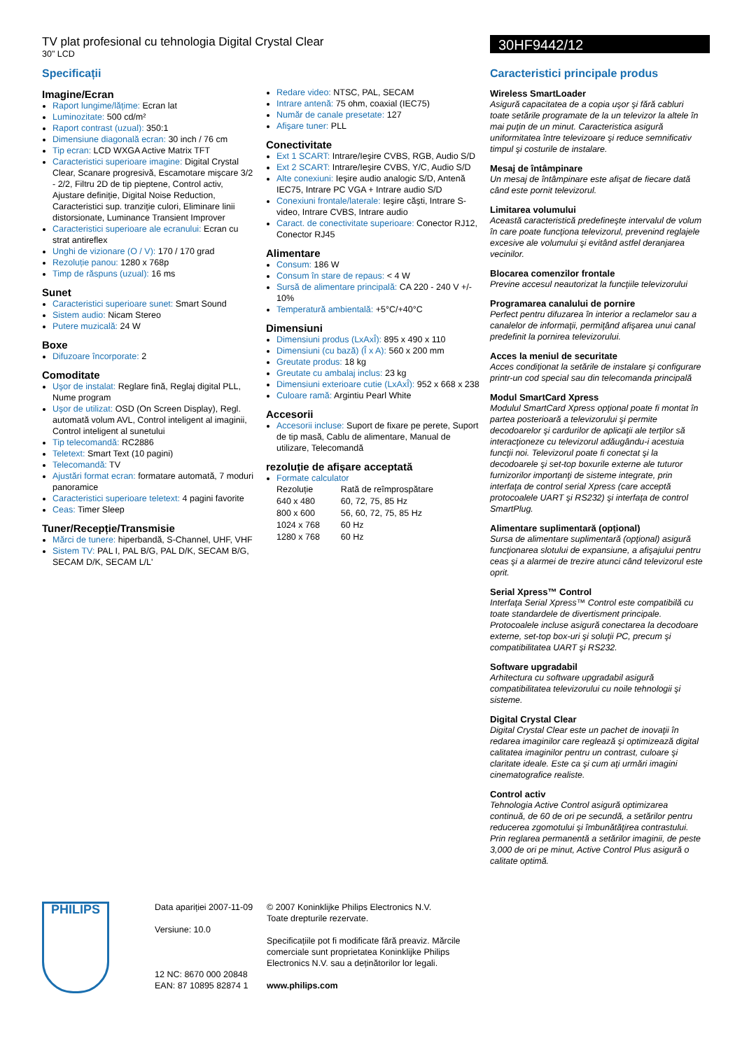TV plat profesional cu tehnologia Digital Crystal Clear
30" LCD
30HF9442/12
Specificații
Imagine/Ecran
Raport lungime/lățime: Ecran lat
Luminozitate: 500 cd/m²
Raport contrast (uzual): 350:1
Dimensiune diagonală ecran: 30 inch / 76 cm
Tip ecran: LCD WXGA Active Matrix TFT
Caracteristici superioare imagine: Digital Crystal Clear, Scanare progresivă, Escamotare mişcare 3/2 - 2/2, Filtru 2D de tip pieptene, Control activ, Ajustare definiţie, Digital Noise Reduction, Caracteristici sup. tranziţie culori, Eliminare linii distorsionate, Luminance Transient Improver
Caracteristici superioare ale ecranului: Ecran cu strat antireflex
Unghi de vizionare (O / V): 170 / 170 grad
Rezoluție panou: 1280 x 768p
Timp de răspuns (uzual): 16 ms
Sunet
Caracteristici superioare sunet: Smart Sound
Sistem audio: Nicam Stereo
Putere muzicală: 24 W
Boxe
Difuzoare încorporate: 2
Comoditate
Uşor de instalat: Reglare fină, Reglaj digital PLL, Nume program
Uşor de utilizat: OSD (On Screen Display), Regl. automată volum AVL, Control inteligent al imaginii, Control inteligent al sunetului
Tip telecomandă: RC2886
Teletext: Smart Text (10 pagini)
Telecomandă: TV
Ajustări format ecran: formatare automată, 7 moduri panoramice
Caracteristici superioare teletext: 4 pagini favorite
Ceas: Timer Sleep
Tuner/Recepție/Transmisie
Mărci de tunere: hiperbandă, S-Channel, UHF, VHF
Sistem TV: PAL I, PAL B/G, PAL D/K, SECAM B/G, SECAM D/K, SECAM L/L'
Redare video: NTSC, PAL, SECAM
Intrare antenă: 75 ohm, coaxial (IEC75)
Număr de canale presetate: 127
Afişare tuner: PLL
Conectivitate
Ext 1 SCART: Intrare/Ieşire CVBS, RGB, Audio S/D
Ext 2 SCART: Intrare/Ieşire CVBS, Y/C, Audio S/D
Alte conexiuni: Ieşire audio analogic S/D, Antenă IEC75, Intrare PC VGA + Intrare audio S/D
Conexiuni frontale/laterale: Ieşire căşti, Intrare S-video, Intrare CVBS, Intrare audio
Caract. de conectivitate superioare: Conector RJ12, Conector RJ45
Alimentare
Consum: 186 W
Consum în stare de repaus: < 4 W
Sursă de alimentare principală: CA 220 - 240 V +/- 10%
Temperatură ambientală: +5°C/+40°C
Dimensiuni
Dimensiuni produs (LxAxÎ): 895 x 490 x 110
Dimensiuni (cu bază) (Î x A): 560 x 200 mm
Greutate produs: 18 kg
Greutate cu ambalaj inclus: 23 kg
Dimensiuni exterioare cutie (LxAxÎ): 952 x 668 x 238
Culoare ramă: Argintiu Pearl White
Accesorii
Accesorii incluse: Suport de fixare pe perete, Suport de tip masă, Cablu de alimentare, Manual de utilizare, Telecomandă
rezoluție de afișare acceptată
Formate calculator
| Rezoluție | Rată de reîmprospătare |
| --- | --- |
| 640 x 480 | 60, 72, 75, 85 Hz |
| 800 x 600 | 56, 60, 72, 75, 85 Hz |
| 1024 x 768 | 60 Hz |
| 1280 x 768 | 60 Hz |
Caracteristici principale produs
Wireless SmartLoader
Asigură capacitatea de a copia uşor şi fără cabluri toate setările programate de la un televizor la altele în mai puţin de un minut. Caracteristica asigură uniformitatea între televizoare şi reduce semnificativ timpul şi costurile de instalare.
Mesaj de întâmpinare
Un mesaj de întâmpinare este afişat de fiecare dată când este pornit televizorul.
Limitarea volumului
Această caracteristică predefineşte intervalul de volum în care poate funcţiona televizorul, prevenind reglajele excesive ale volumului şi evitând astfel deranjarea vecinilor.
Blocarea comenzilor frontale
Previne accesul neautorizat la funcţiile televizorului
Programarea canalului de pornire
Perfect pentru difuzarea în interior a reclamelor sau a canalelor de informaţii, permiţând afişarea unui canal predefinit la pornirea televizorului.
Acces la meniul de securitate
Acces condiţionat la setările de instalare şi configurare printr-un cod special sau din telecomanda principală
Modul SmartCard Xpress
Modulul SmartCard Xpress opţional poate fi montat în partea posterioară a televizorului şi permite decodoarelor şi cardurilor de aplicaţii ale terţilor să interacţioneze cu televizorul adăugându-i acestuia funcţii noi. Televizorul poate fi conectat şi la decodoarele şi set-top boxurile externe ale tuturor furnizorilor importanţi de sisteme integrate, prin interfaţa de control serial Xpress (care acceptă protocoalele UART şi RS232) şi interfaţa de control SmartPlug.
Alimentare suplimentară (opțional)
Sursa de alimentare suplimentară (opţional) asigură funcţionarea slotului de expansiune, a afişajului pentru ceas şi a alarmei de trezire atunci când televizorul este oprit.
Serial Xpress™ Control
Interfaţa Serial Xpress™ Control este compatibilă cu toate standardele de divertisment principale. Protocoalele incluse asigură conectarea la decodoare externe, set-top box-uri şi soluţii PC, precum şi compatibilitatea UART şi RS232.
Software upgradabil
Arhitectura cu software upgradabil asigură compatibilitatea televizorului cu noile tehnologii şi sisteme.
Digital Crystal Clear
Digital Crystal Clear este un pachet de inovaţii în redarea imaginilor care reglează şi optimizează digital calitatea imaginilor pentru un contrast, culoare şi claritate ideale. Este ca şi cum aţi urmări imagini cinematografice realiste.
Control activ
Tehnologia Active Control asigură optimizarea continuă, de 60 de ori pe secundă, a setărilor pentru reducerea zgomotului şi îmbunătăţirea contrastului. Prin reglarea permanentă a setărilor imaginii, de peste 3,000 de ori pe minut, Active Control Plus asigură o calitate optimă.
PHILIPS
Data apariției 2007-11-09
Versiune: 10.0
12 NC: 8670 000 20848
EAN: 87 10895 82874 1
© 2007 Koninklijke Philips Electronics N.V.
Toate drepturile rezervate.
Specificațiile pot fi modificate fără preaviz. Mărcile comerciale sunt proprietatea Koninklijke Philips Electronics N.V. sau a deținătorilor lor legali.
www.philips.com